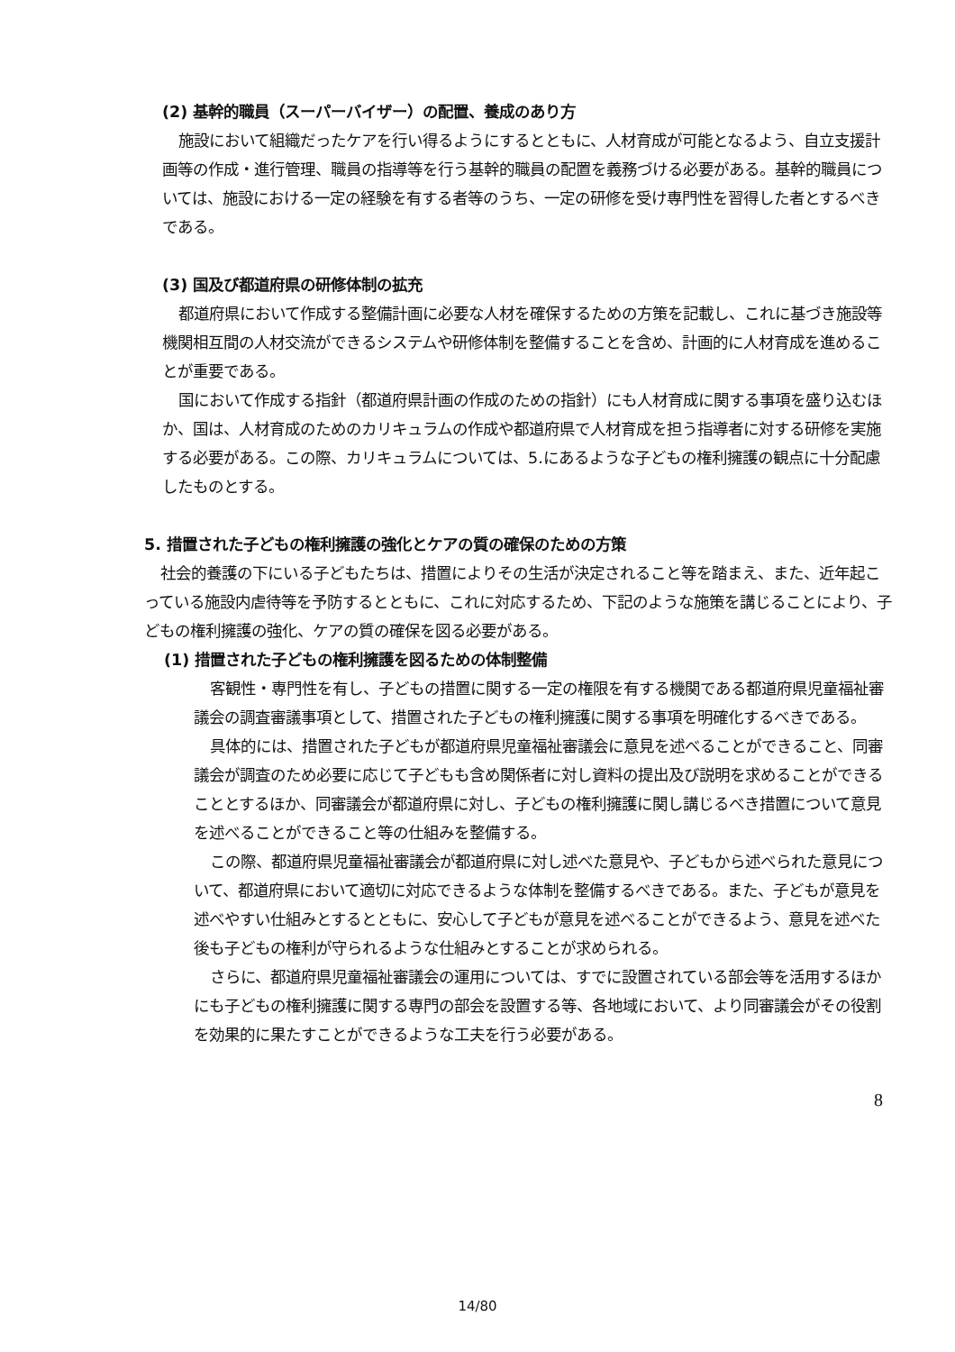(2) 基幹的職員（スーパーバイザー）の配置、養成のあり方
施設において組織だったケアを行い得るようにするとともに、人材育成が可能となるよう、自立支援計画等の作成・進行管理、職員の指導等を行う基幹的職員の配置を義務づける必要がある。基幹的職員については、施設における一定の経験を有する者等のうち、一定の研修を受け専門性を習得した者とするべきである。
(3) 国及び都道府県の研修体制の拡充
都道府県において作成する整備計画に必要な人材を確保するための方策を記載し、これに基づき施設等機関相互間の人材交流ができるシステムや研修体制を整備することを含め、計画的に人材育成を進めることが重要である。
国において作成する指針（都道府県計画の作成のための指針）にも人材育成に関する事項を盛り込むほか、国は、人材育成のためのカリキュラムの作成や都道府県で人材育成を担う指導者に対する研修を実施する必要がある。この際、カリキュラムについては、5.にあるような子どもの権利擁護の観点に十分配慮したものとする。
5. 措置された子どもの権利擁護の強化とケアの質の確保のための方策
社会的養護の下にいる子どもたちは、措置によりその生活が決定されること等を踏まえ、また、近年起こっている施設内虐待等を予防するとともに、これに対応するため、下記のような施策を講じることにより、子どもの権利擁護の強化、ケアの質の確保を図る必要がある。
(1) 措置された子どもの権利擁護を図るための体制整備
客観性・専門性を有し、子どもの措置に関する一定の権限を有する機関である都道府県児童福祉審議会の調査審議事項として、措置された子どもの権利擁護に関する事項を明確化するべきである。
具体的には、措置された子どもが都道府県児童福祉審議会に意見を述べることができること、同審議会が調査のため必要に応じて子どもも含め関係者に対し資料の提出及び説明を求めることができることとするほか、同審議会が都道府県に対し、子どもの権利擁護に関し講じるべき措置について意見を述べることができること等の仕組みを整備する。
この際、都道府県児童福祉審議会が都道府県に対し述べた意見や、子どもから述べられた意見について、都道府県において適切に対応できるような体制を整備するべきである。また、子どもが意見を述べやすい仕組みとするとともに、安心して子どもが意見を述べることができるよう、意見を述べた後も子どもの権利が守られるような仕組みとすることが求められる。
さらに、都道府県児童福祉審議会の運用については、すでに設置されている部会等を活用するほかにも子どもの権利擁護に関する専門の部会を設置する等、各地域において、より同審議会がその役割を効果的に果たすことができるような工夫を行う必要がある。
8
14/80